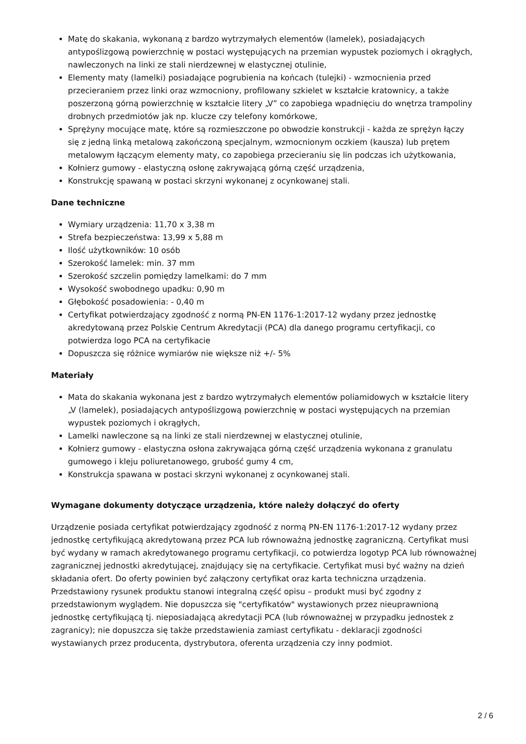Matę do skakania, wykonaną z bardzo wytrzymałych elementów (lamelek), posiadających antypoślizgową powierzchnię w postaci występujących na przemian wypustek poziomych i okrągłych, nawleczonych na linki ze stali nierdzewnej w elastycznej otulinie,
Elementy maty (lamelki) posiadające pogrubienia na końcach (tulejki) - wzmocnienia przed przecieraniem przez linki oraz wzmocniony, profilowany szkielet w kształcie kratownicy, a także poszerzoną górną powierzchnię w kształcie litery „V” co zapobiega wpadnięciu do wnętrza trampoliny drobnych przedmiotów jak np. klucze czy telefony komórkowe,
Sprężyny mocujące matę, które są rozmieszczone po obwodzie konstrukcji - każda ze sprężyn łączy się z jedną linką metalową zakończoną specjalnym, wzmocnionym oczkiem (kausza) lub prętem metalowym łączącym elementy maty, co zapobiega przecieraniu się lin podczas ich użytkowania,
Kołnierz gumowy - elastyczną osłonę zakrywającą górną część urządzenia,
Konstrukcję spawaną w postaci skrzyni wykonanej z ocynkowanej stali.
Dane techniczne
Wymiary urządzenia: 11,70 x 3,38 m
Strefa bezpieczeństwa: 13,99 x 5,88 m
Ilość użytkowników: 10 osób
Szerokość lamelek: min. 37 mm
Szerokość szczelin pomiędzy lamelkami: do 7 mm
Wysokość swobodnego upadku: 0,90 m
Głębokość posadowienia: - 0,40 m
Certyfikat potwierdzający zgodność z normą PN-EN 1176-1:2017-12 wydany przez jednostkę akredytowaną przez Polskie Centrum Akredytacji (PCA) dla danego programu certyfikacji, co potwierdza logo PCA na certyfikacie
Dopuszcza się różnice wymiarów nie większe niż +/- 5%
Materiały
Mata do skakania wykonana jest z bardzo wytrzymałych elementów poliamidowych w kształcie litery „V (lamelek), posiadających antypoślizgową powierzchnię w postaci występujących na przemian wypustek poziomych i okrągłych,
Lamelki nawleczone są na linki ze stali nierdzewnej w elastycznej otulinie,
Kołnierz gumowy - elastyczna osłona zakrywająca górną część urządzenia wykonana z granulatu gumowego i kleju poliuretanowego, grubość gumy 4 cm,
Konstrukcja spawana w postaci skrzyni wykonanej z ocynkowanej stali.
Wymagane dokumenty dotyczące urządzenia, które należy dołączyć do oferty
Urządzenie posiada certyfikat potwierdzający zgodność z normą PN-EN 1176-1:2017-12 wydany przez jednostkę certyfikującą akredytowaną przez PCA lub równoważną jednostkę zagraniczną. Certyfikat musi być wydany w ramach akredytowanego programu certyfikacji, co potwierdza logotyp PCA lub równoważnej zagranicznej jednostki akredytującej, znajdujący się na certyfikacie. Certyfikat musi być ważny na dzień składania ofert. Do oferty powinien być załączony certyfikat oraz karta techniczna urządzenia. Przedstawiony rysunek produktu stanowi integralną część opisu – produkt musi być zgodny z przedstawionym wyglądem. Nie dopuszcza się "certyfikatów" wystawionych przez nieuprawnioną jednostkę certyfikującą tj. nieposiadającą akredytacji PCA (lub równoważnej w przypadku jednostek z zagranicy); nie dopuszcza się także przedstawienia zamiast certyfikatu - deklaracji zgodności wystawianych przez producenta, dystrybutora, oferenta urządzenia czy inny podmiot.
2 / 6